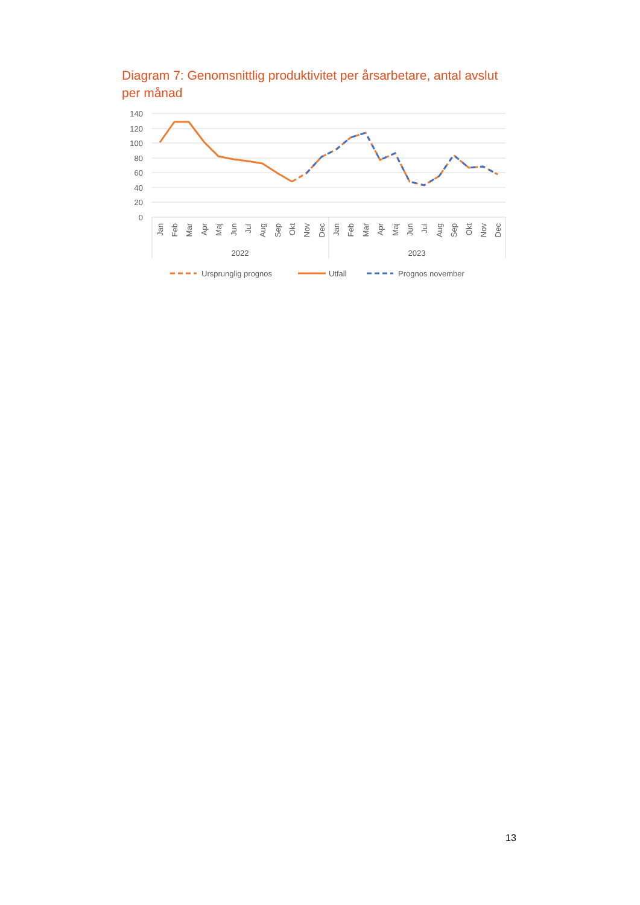Diagram 7: Genomsnittlig produktivitet per årsarbetare, antal avslut per månad
140
120
100
80
60
40
20
0
Jan
Feb
Mar
Apr
Maj
Jun
Jul
Aug
Sep
Okt
Nov
Dec
Jan
Feb
Mar
Apr
Maj
Jun
Jul
Aug
Sep
Okt
Nov
Dec
2022
2023
Ursprunglig prognos
Utfall
Prognos november
13